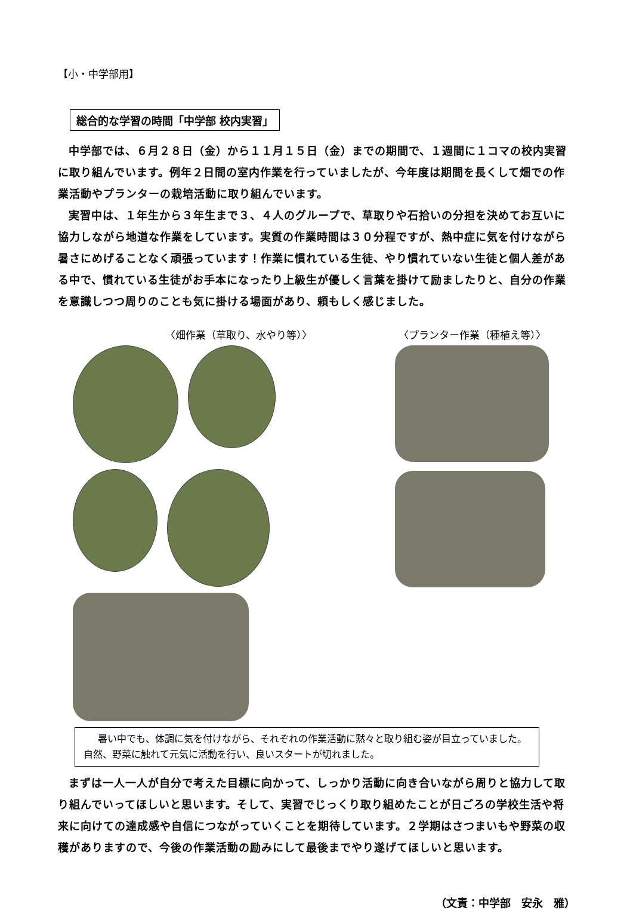【小・中学部用】
総合的な学習の時間「中学部 校内実習」
中学部では、６月２８日（金）から１１月１５日（金）までの期間で、１週間に１コマの校内実習に取り組んでいます。例年２日間の室内作業を行っていましたが、今年度は期間を長くして畑での作業活動やプランターの栽培活動に取り組んでいます。
実習中は、１年生から３年生まで３、４人のグループで、草取りや石拾いの分担を決めてお互いに協力しながら地道な作業をしています。実質の作業時間は３０分程ですが、熱中症に気を付けながら暑さにめげることなく頑張っています！作業に慣れている生徒、やり慣れていない生徒と個人差がある中で、慣れている生徒がお手本になったり上級生が優しく言葉を掛けて励ましたりと、自分の作業を意識しつつ周りのことも気に掛ける場面があり、頼もしく感じました。
〈畑作業（草取り、水やり等）〉 〈プランター作業（種植え等）〉
暑い中でも、体調に気を付けながら、それぞれの作業活動に黙々と取り組む姿が目立っていました。自然、野菜に触れて元気に活動を行い、良いスタートが切れました。
まずは一人一人が自分で考えた目標に向かって、しっかり活動に向き合いながら周りと協力して取り組んでいってほしいと思います。そして、実習でじっくり取り組めたことが日ごろの学校生活や将来に向けての達成感や自信につながっていくことを期待しています。２学期はさつまいもや野菜の収穫がありますので、今後の作業活動の励みにして最後までやり遂げてほしいと思います。
（文責：中学部　安永　雅）